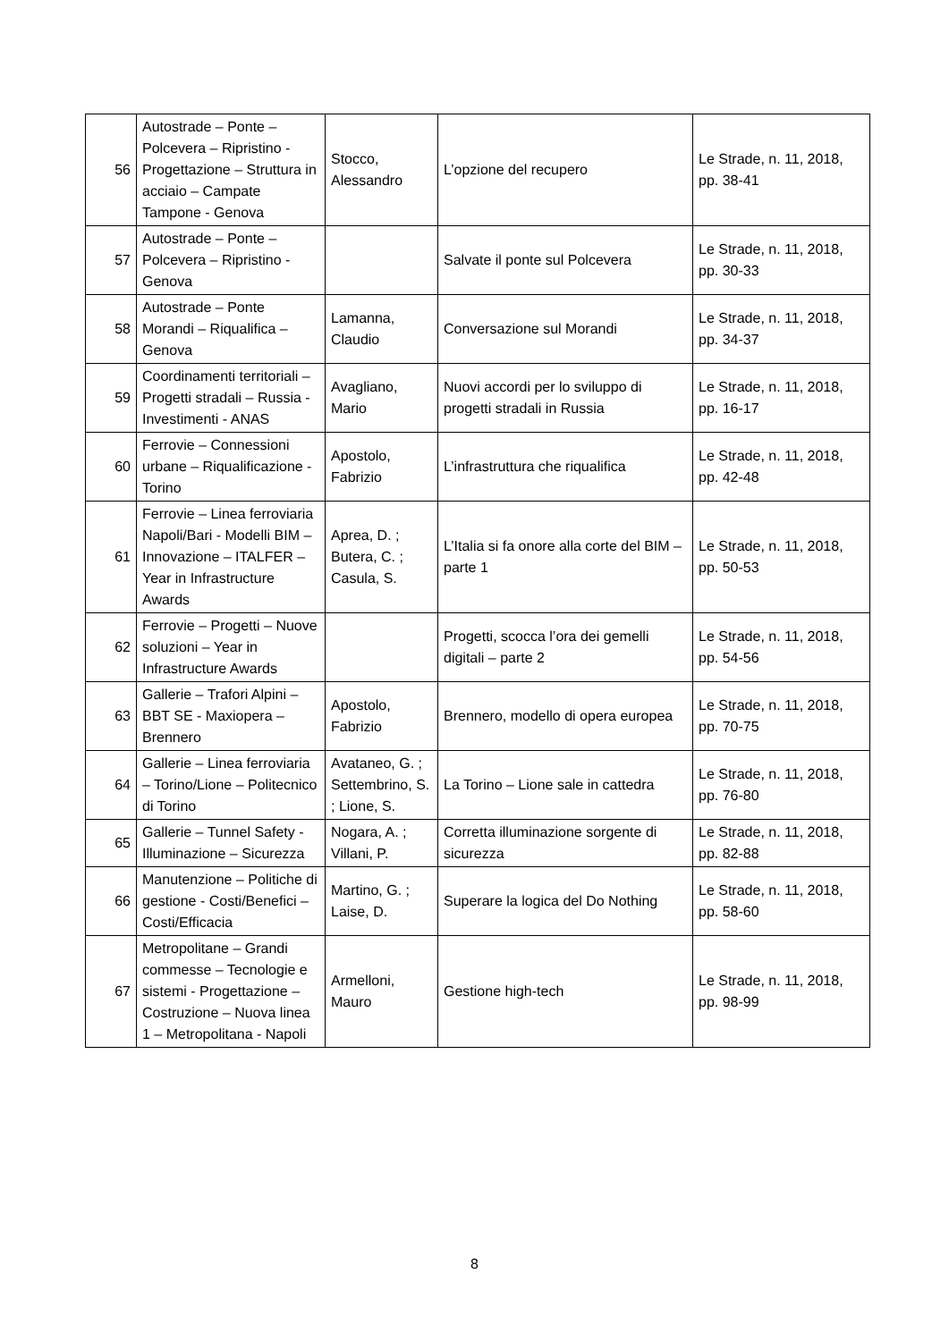| 56 | Autostrade – Ponte – Polcevera – Ripristino - Progettazione – Struttura in acciaio – Campate Tampone - Genova | Stocco, Alessandro | L’opzione del recupero | Le Strade, n. 11, 2018, pp. 38-41 |
| 57 | Autostrade – Ponte – Polcevera – Ripristino - Genova | | Salvate il ponte sul Polcevera | Le Strade, n. 11, 2018, pp. 30-33 |
| 58 | Autostrade – Ponte Morandi – Riqualifica – Genova | Lamanna, Claudio | Conversazione sul Morandi | Le Strade, n. 11, 2018, pp. 34-37 |
| 59 | Coordinamenti territoriali – Progetti stradali – Russia - Investimenti - ANAS | Avagliano, Mario | Nuovi accordi per lo sviluppo di progetti stradali in Russia | Le Strade, n. 11, 2018, pp. 16-17 |
| 60 | Ferrovie – Connessioni urbane – Riqualificazione - Torino | Apostolo, Fabrizio | L’infrastruttura che riqualifica | Le Strade, n. 11, 2018, pp. 42-48 |
| 61 | Ferrovie – Linea ferroviaria Napoli/Bari - Modelli BIM – Innovazione – ITALFER – Year in Infrastructure Awards | Aprea, D. ; Butera, C. ; Casula, S. | L’Italia si fa onore alla corte del BIM – parte 1 | Le Strade, n. 11, 2018, pp. 50-53 |
| 62 | Ferrovie – Progetti – Nuove soluzioni – Year in Infrastructure Awards | | Progetti, scocca l’ora dei gemelli digitali – parte 2 | Le Strade, n. 11, 2018, pp. 54-56 |
| 63 | Gallerie – Trafori Alpini – BBT SE - Maxiopera – Brennero | Apostolo, Fabrizio | Brennero, modello di opera europea | Le Strade, n. 11, 2018, pp. 70-75 |
| 64 | Gallerie – Linea ferroviaria – Torino/Lione – Politecnico di Torino | Avataneo, G. ; Settembrino, S. ; Lione, S. | La Torino – Lione sale in cattedra | Le Strade, n. 11, 2018, pp. 76-80 |
| 65 | Gallerie – Tunnel Safety - Illuminazione – Sicurezza | Nogara, A. ; Villani, P. | Corretta illuminazione sorgente di sicurezza | Le Strade, n. 11, 2018, pp. 82-88 |
| 66 | Manutenzione – Politiche di gestione - Costi/Benefici – Costi/Efficacia | Martino, G. ; Laise, D. | Superare la logica del Do Nothing | Le Strade, n. 11, 2018, pp. 58-60 |
| 67 | Metropolitane – Grandi commesse – Tecnologie e sistemi - Progettazione – Costruzione – Nuova linea 1 – Metropolitana - Napoli | Armelloni, Mauro | Gestione high-tech | Le Strade, n. 11, 2018, pp. 98-99 |
8